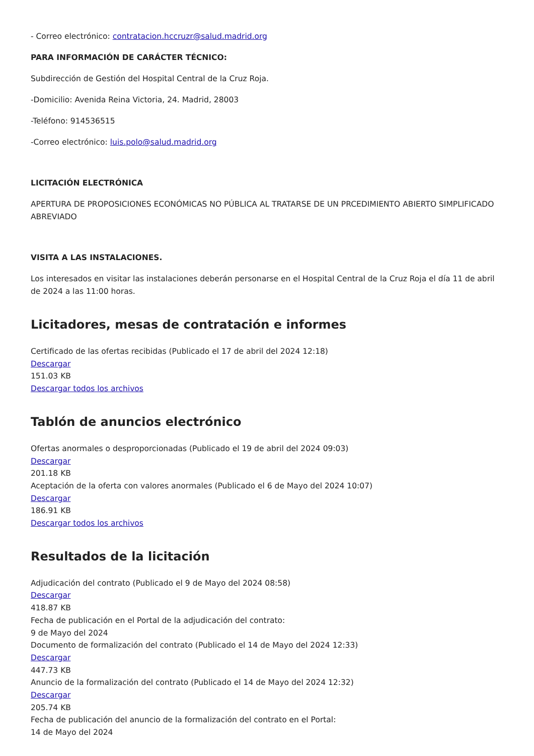- Correo electrónico: contratacion.hccruzr@salud.madrid.org
PARA INFORMACIÓN DE CARÁCTER TÉCNICO:
Subdirección de Gestión del Hospital Central de la Cruz Roja.
-Domicilio: Avenida Reina Victoria, 24. Madrid, 28003
-Teléfono: 914536515
-Correo electrónico: luis.polo@salud.madrid.org
LICITACIÓN ELECTRÓNICA
APERTURA DE PROPOSICIONES ECONÓMICAS NO PÚBLICA AL TRATARSE DE UN PRCEDIMIENTO ABIERTO SIMPLIFICADO ABREVIADO
VISITA A LAS INSTALACIONES.
Los interesados en visitar las instalaciones deberán personarse en el Hospital Central de la Cruz Roja el día 11 de abril de 2024 a las 11:00 horas.
Licitadores, mesas de contratación e informes
Certificado de las ofertas recibidas (Publicado el 17 de abril del 2024 12:18)
Descargar
151.03 KB
Descargar todos los archivos
Tablón de anuncios electrónico
Ofertas anormales o desproporcionadas (Publicado el 19 de abril del 2024 09:03)
Descargar
201.18 KB
Aceptación de la oferta con valores anormales (Publicado el 6 de Mayo del 2024 10:07)
Descargar
186.91 KB
Descargar todos los archivos
Resultados de la licitación
Adjudicación del contrato (Publicado el 9 de Mayo del 2024 08:58)
Descargar
418.87 KB
Fecha de publicación en el Portal de la adjudicación del contrato:
9 de Mayo del 2024
Documento de formalización del contrato (Publicado el 14 de Mayo del 2024 12:33)
Descargar
447.73 KB
Anuncio de la formalización del contrato (Publicado el 14 de Mayo del 2024 12:32)
Descargar
205.74 KB
Fecha de publicación del anuncio de la formalización del contrato en el Portal:
14 de Mayo del 2024